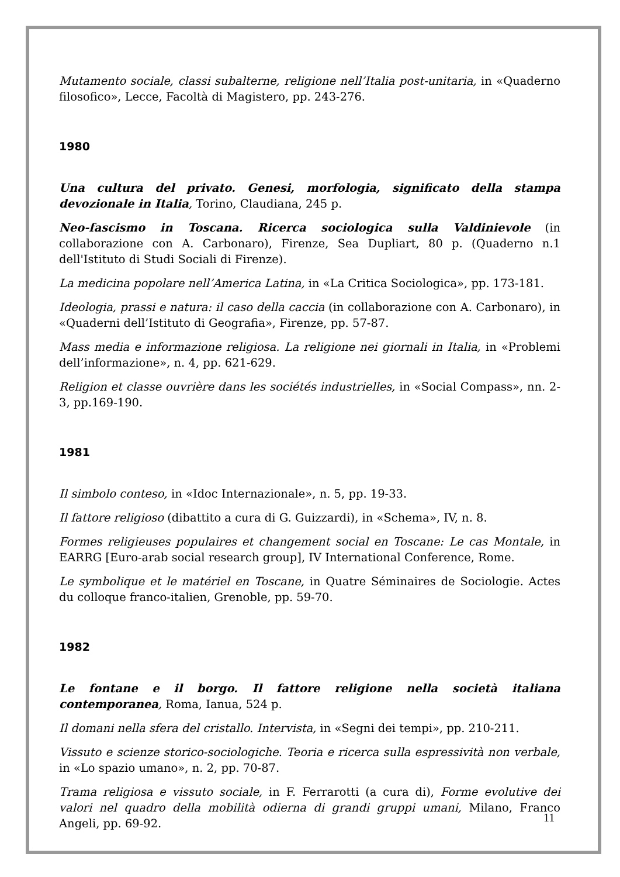Mutamento sociale, classi subalterne, religione nell’Italia post-unitaria, in «Quaderno filosofico», Lecce, Facoltà di Magistero, pp. 243-276.
1980
Una cultura del privato. Genesi, morfologia, significato della stampa devozionale in Italia, Torino, Claudiana, 245 p.
Neo-fascismo in Toscana. Ricerca sociologica sulla Valdinievole (in collaborazione con A. Carbonaro), Firenze, Sea Dupliart, 80 p. (Quaderno n.1 dell'Istituto di Studi Sociali di Firenze).
La medicina popolare nell’America Latina, in «La Critica Sociologica», pp. 173-181.
Ideologia, prassi e natura: il caso della caccia (in collaborazione con A. Carbonaro), in «Quaderni dell’Istituto di Geografia», Firenze, pp. 57-87.
Mass media e informazione religiosa. La religione nei giornali in Italia, in «Problemi dell’informazione», n. 4, pp. 621-629.
Religion et classe ouvrière dans les sociétés industrielles, in «Social Compass», nn. 2-3, pp.169-190.
1981
Il simbolo conteso, in «Idoc Internazionale», n. 5, pp. 19-33.
Il fattore religioso (dibattito a cura di G. Guizzardi), in «Schema», IV, n. 8.
Formes religieuses populaires et changement social en Toscane: Le cas Montale, in EARRG [Euro-arab social research group], IV International Conference, Rome.
Le symbolique et le matériel en Toscane, in Quatre Séminaires de Sociologie. Actes du colloque franco-italien, Grenoble, pp. 59-70.
1982
Le fontane e il borgo. Il fattore religione nella società italiana contemporanea, Roma, Ianua, 524 p.
Il domani nella sfera del cristallo. Intervista, in «Segni dei tempi», pp. 210-211.
Vissuto e scienze storico-sociologiche. Teoria e ricerca sulla espressività non verbale, in «Lo spazio umano», n. 2, pp. 70-87.
Trama religiosa e vissuto sociale, in F. Ferrarotti (a cura di), Forme evolutive dei valori nel quadro della mobilità odierna di grandi gruppi umani, Milano, Franco Angeli, pp. 69-92.
11